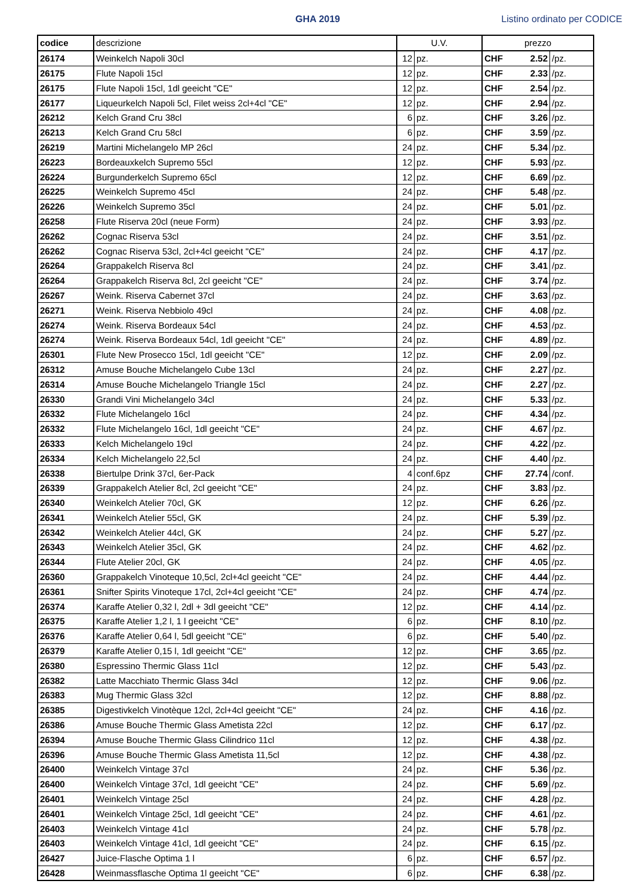GHA 2019 Listino ordinato per CODICE
| codice | descrizione | U.V. | | prezzo | | |
| --- | --- | --- | --- | --- | --- | --- |
| 26174 | Weinkelch Napoli 30cl | 12 | pz. | CHF | 2.52 | /pz. |
| 26175 | Flute Napoli 15cl | 12 | pz. | CHF | 2.33 | /pz. |
| 26175 | Flute Napoli 15cl, 1dl geeicht "CE" | 12 | pz. | CHF | 2.54 | /pz. |
| 26177 | Liqueurkelch Napoli 5cl, Filet weiss 2cl+4cl "CE" | 12 | pz. | CHF | 2.94 | /pz. |
| 26212 | Kelch Grand Cru 38cl | 6 | pz. | CHF | 3.26 | /pz. |
| 26213 | Kelch Grand Cru 58cl | 6 | pz. | CHF | 3.59 | /pz. |
| 26219 | Martini Michelangelo MP 26cl | 24 | pz. | CHF | 5.34 | /pz. |
| 26223 | Bordeauxkelch Supremo 55cl | 12 | pz. | CHF | 5.93 | /pz. |
| 26224 | Burgunderkelch Supremo 65cl | 12 | pz. | CHF | 6.69 | /pz. |
| 26225 | Weinkelch Supremo 45cl | 24 | pz. | CHF | 5.48 | /pz. |
| 26226 | Weinkelch Supremo 35cl | 24 | pz. | CHF | 5.01 | /pz. |
| 26258 | Flute Riserva 20cl (neue Form) | 24 | pz. | CHF | 3.93 | /pz. |
| 26262 | Cognac Riserva 53cl | 24 | pz. | CHF | 3.51 | /pz. |
| 26262 | Cognac Riserva 53cl, 2cl+4cl geeicht "CE" | 24 | pz. | CHF | 4.17 | /pz. |
| 26264 | Grappakelch Riserva 8cl | 24 | pz. | CHF | 3.41 | /pz. |
| 26264 | Grappakelch Riserva 8cl, 2cl geeicht "CE" | 24 | pz. | CHF | 3.74 | /pz. |
| 26267 | Weink. Riserva Cabernet 37cl | 24 | pz. | CHF | 3.63 | /pz. |
| 26271 | Weink. Riserva Nebbiolo 49cl | 24 | pz. | CHF | 4.08 | /pz. |
| 26274 | Weink. Riserva Bordeaux 54cl | 24 | pz. | CHF | 4.53 | /pz. |
| 26274 | Weink. Riserva Bordeaux 54cl, 1dl geeicht "CE" | 24 | pz. | CHF | 4.89 | /pz. |
| 26301 | Flute New Prosecco 15cl, 1dl geeicht "CE" | 12 | pz. | CHF | 2.09 | /pz. |
| 26312 | Amuse Bouche Michelangelo Cube 13cl | 24 | pz. | CHF | 2.27 | /pz. |
| 26314 | Amuse Bouche Michelangelo Triangle 15cl | 24 | pz. | CHF | 2.27 | /pz. |
| 26330 | Grandi Vini Michelangelo 34cl | 24 | pz. | CHF | 5.33 | /pz. |
| 26332 | Flute Michelangelo 16cl | 24 | pz. | CHF | 4.34 | /pz. |
| 26332 | Flute Michelangelo 16cl, 1dl geeicht "CE" | 24 | pz. | CHF | 4.67 | /pz. |
| 26333 | Kelch Michelangelo 19cl | 24 | pz. | CHF | 4.22 | /pz. |
| 26334 | Kelch Michelangelo 22,5cl | 24 | pz. | CHF | 4.40 | /pz. |
| 26338 | Biertulpe Drink 37cl, 6er-Pack | 4 | conf.6pz | CHF | 27.74 | /conf. |
| 26339 | Grappakelch Atelier 8cl, 2cl geeicht "CE" | 24 | pz. | CHF | 3.83 | /pz. |
| 26340 | Weinkelch Atelier 70cl, GK | 12 | pz. | CHF | 6.26 | /pz. |
| 26341 | Weinkelch Atelier 55cl, GK | 24 | pz. | CHF | 5.39 | /pz. |
| 26342 | Weinkelch Atelier 44cl, GK | 24 | pz. | CHF | 5.27 | /pz. |
| 26343 | Weinkelch Atelier 35cl, GK | 24 | pz. | CHF | 4.62 | /pz. |
| 26344 | Flute Atelier 20cl, GK | 24 | pz. | CHF | 4.05 | /pz. |
| 26360 | Grappakelch Vinoteque 10,5cl, 2cl+4cl geeicht "CE" | 24 | pz. | CHF | 4.44 | /pz. |
| 26361 | Snifter Spirits Vinoteque 17cl, 2cl+4cl geeicht "CE" | 24 | pz. | CHF | 4.74 | /pz. |
| 26374 | Karaffe Atelier 0,32 l, 2dl + 3dl geeicht "CE" | 12 | pz. | CHF | 4.14 | /pz. |
| 26375 | Karaffe Atelier 1,2 l, 1 l geeicht "CE" | 6 | pz. | CHF | 8.10 | /pz. |
| 26376 | Karaffe Atelier 0,64 l, 5dl geeicht "CE" | 6 | pz. | CHF | 5.40 | /pz. |
| 26379 | Karaffe Atelier 0,15 l, 1dl geeicht "CE" | 12 | pz. | CHF | 3.65 | /pz. |
| 26380 | Espressino Thermic Glass 11cl | 12 | pz. | CHF | 5.43 | /pz. |
| 26382 | Latte Macchiato Thermic Glass 34cl | 12 | pz. | CHF | 9.06 | /pz. |
| 26383 | Mug Thermic Glass 32cl | 12 | pz. | CHF | 8.88 | /pz. |
| 26385 | Digestivkelch Vinotèque 12cl, 2cl+4cl geeicht "CE" | 24 | pz. | CHF | 4.16 | /pz. |
| 26386 | Amuse Bouche Thermic Glass Ametista 22cl | 12 | pz. | CHF | 6.17 | /pz. |
| 26394 | Amuse Bouche Thermic Glass Cilindrico 11cl | 12 | pz. | CHF | 4.38 | /pz. |
| 26396 | Amuse Bouche Thermic Glass Ametista 11,5cl | 12 | pz. | CHF | 4.38 | /pz. |
| 26400 | Weinkelch Vintage 37cl | 24 | pz. | CHF | 5.36 | /pz. |
| 26400 | Weinkelch Vintage 37cl, 1dl geeicht "CE" | 24 | pz. | CHF | 5.69 | /pz. |
| 26401 | Weinkelch Vintage 25cl | 24 | pz. | CHF | 4.28 | /pz. |
| 26401 | Weinkelch Vintage 25cl, 1dl geeicht "CE" | 24 | pz. | CHF | 4.61 | /pz. |
| 26403 | Weinkelch Vintage 41cl | 24 | pz. | CHF | 5.78 | /pz. |
| 26403 | Weinkelch Vintage 41cl, 1dl geeicht "CE" | 24 | pz. | CHF | 6.15 | /pz. |
| 26427 | Juice-Flasche Optima 1 l | 6 | pz. | CHF | 6.57 | /pz. |
| 26428 | Weinmassflasche Optima 1l geeicht "CE" | 6 | pz. | CHF | 6.38 | /pz. |